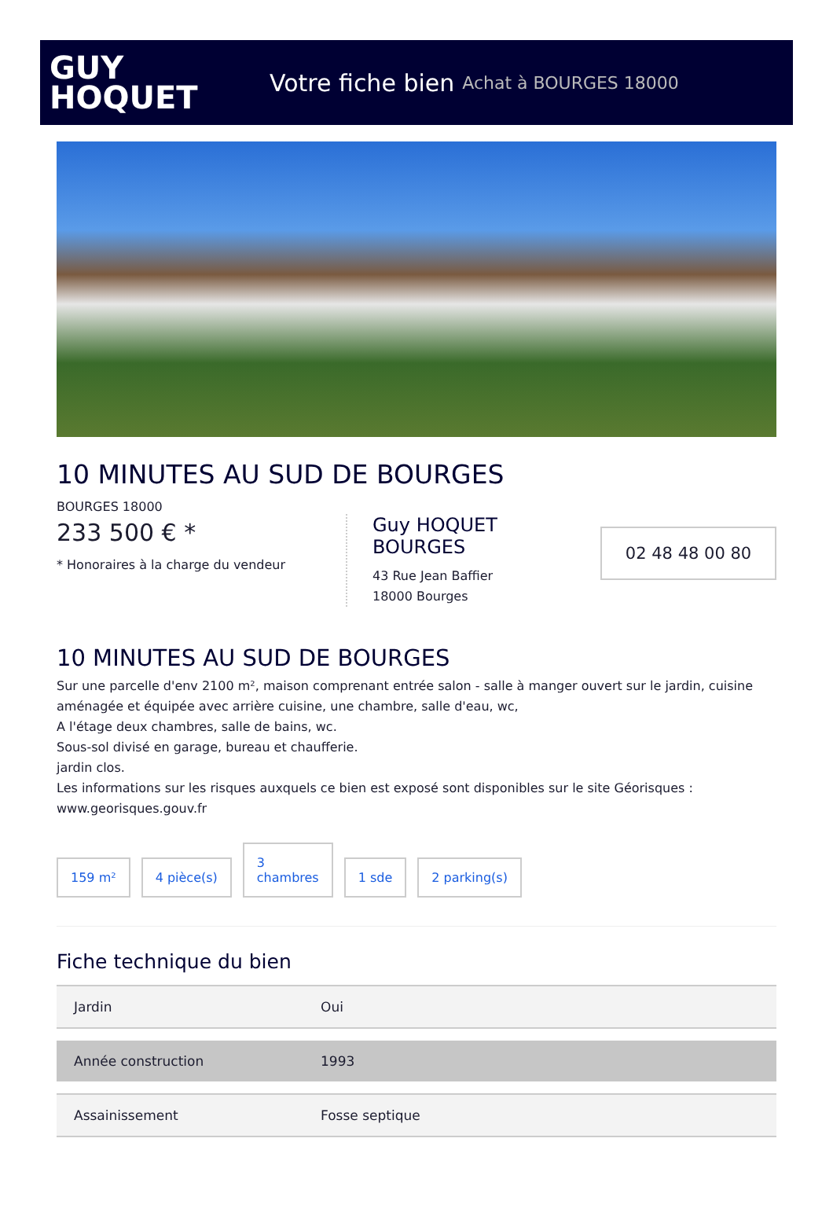GUY
HOQUET
Votre fiche bien Achat à BOURGES 18000
10 MINUTES AU SUD DE BOURGES
BOURGES 18000
233 500 € *
* Honoraires à la charge du vendeur
Guy HOQUET BOURGES
43 Rue Jean Baffier
18000 Bourges
02 48 48 00 80
10 MINUTES AU SUD DE BOURGES
Sur une parcelle d'env 2100 m², maison comprenant entrée salon - salle à manger ouvert sur le jardin, cuisine aménagée et équipée avec arrière cuisine, une chambre, salle d'eau, wc,
A l'étage deux chambres, salle de bains, wc.
Sous-sol divisé en garage, bureau et chaufferie.
jardin clos.
Les informations sur les risques auxquels ce bien est exposé sont disponibles sur le site Géorisques : www.georisques.gouv.fr
159 m²
4 pièce(s)
3
chambres
1 sde
2 parking(s)
Fiche technique du bien
| Jardin | Oui |
| Année construction | 1993 |
| Assainissement | Fosse septique |